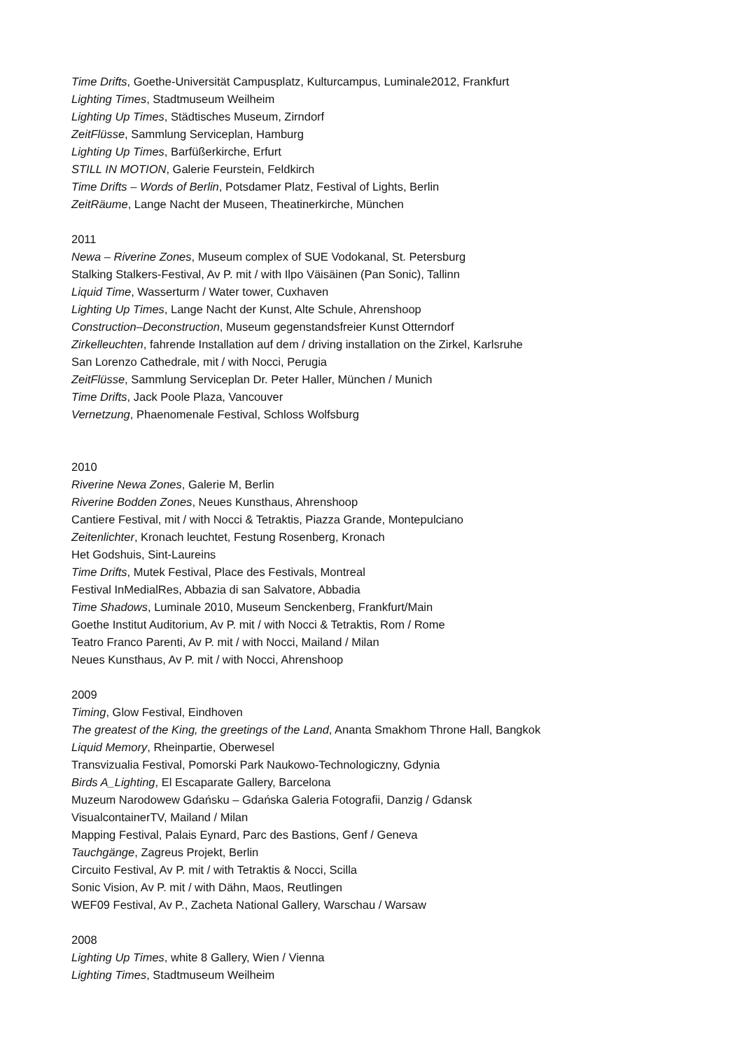Time Drifts, Goethe-Universität Campusplatz, Kulturcampus, Luminale2012, Frankfurt
Lighting Times, Stadtmuseum Weilheim
Lighting Up Times, Städtisches Museum, Zirndorf
ZeitFlüsse, Sammlung Serviceplan, Hamburg
Lighting Up Times, Barfüßerkirche, Erfurt
STILL IN MOTION, Galerie Feurstein, Feldkirch
Time Drifts – Words of Berlin, Potsdamer Platz, Festival of Lights, Berlin
ZeitRäume, Lange Nacht der Museen, Theatinerkirche, München
2011
Newa – Riverine Zones, Museum complex of SUE Vodokanal, St. Petersburg
Stalking Stalkers-Festival, Av P. mit / with Ilpo Väisäinen (Pan Sonic), Tallinn
Liquid Time, Wasserturm / Water tower, Cuxhaven
Lighting Up Times, Lange Nacht der Kunst, Alte Schule, Ahrenshoop
Construction–Deconstruction, Museum gegenstandsfreier Kunst Otterndorf
Zirkelleuchten, fahrende Installation auf dem / driving installation on the Zirkel, Karlsruhe
San Lorenzo Cathedrale, mit / with Nocci, Perugia
ZeitFlüsse, Sammlung Serviceplan Dr. Peter Haller, München / Munich
Time Drifts, Jack Poole Plaza, Vancouver
Vernetzung, Phaenomenale Festival, Schloss Wolfsburg
2010
Riverine Newa Zones, Galerie M, Berlin
Riverine Bodden Zones, Neues Kunsthaus, Ahrenshoop
Cantiere Festival, mit / with Nocci & Tetraktis, Piazza Grande, Montepulciano
Zeitenlichter, Kronach leuchtet, Festung Rosenberg, Kronach
Het Godshuis, Sint-Laureins
Time Drifts, Mutek Festival, Place des Festivals, Montreal
Festival InMedialRes, Abbazia di san Salvatore, Abbadia
Time Shadows, Luminale 2010, Museum Senckenberg, Frankfurt/Main
Goethe Institut Auditorium, Av P. mit / with Nocci & Tetraktis, Rom / Rome
Teatro Franco Parenti, Av P. mit / with Nocci, Mailand / Milan
Neues Kunsthaus, Av P. mit / with Nocci, Ahrenshoop
2009
Timing, Glow Festival, Eindhoven
The greatest of the King, the greetings of the Land, Ananta Smakhom Throne Hall, Bangkok
Liquid Memory, Rheinpartie, Oberwesel
Transvizualia Festival, Pomorski Park Naukowo-Technologiczny, Gdynia
Birds A_Lighting, El Escaparate Gallery, Barcelona
Muzeum Narodowew Gdańsku – Gdańska Galeria Fotografii, Danzig / Gdansk
VisualcontainerTV, Mailand / Milan
Mapping Festival, Palais Eynard, Parc des Bastions, Genf / Geneva
Tauchgänge, Zagreus Projekt, Berlin
Circuito Festival, Av P. mit / with Tetraktis & Nocci, Scilla
Sonic Vision, Av P. mit / with Dähn, Maos, Reutlingen
WEF09 Festival, Av P., Zacheta National Gallery, Warschau / Warsaw
2008
Lighting Up Times, white 8 Gallery, Wien / Vienna
Lighting Times, Stadtmuseum Weilheim